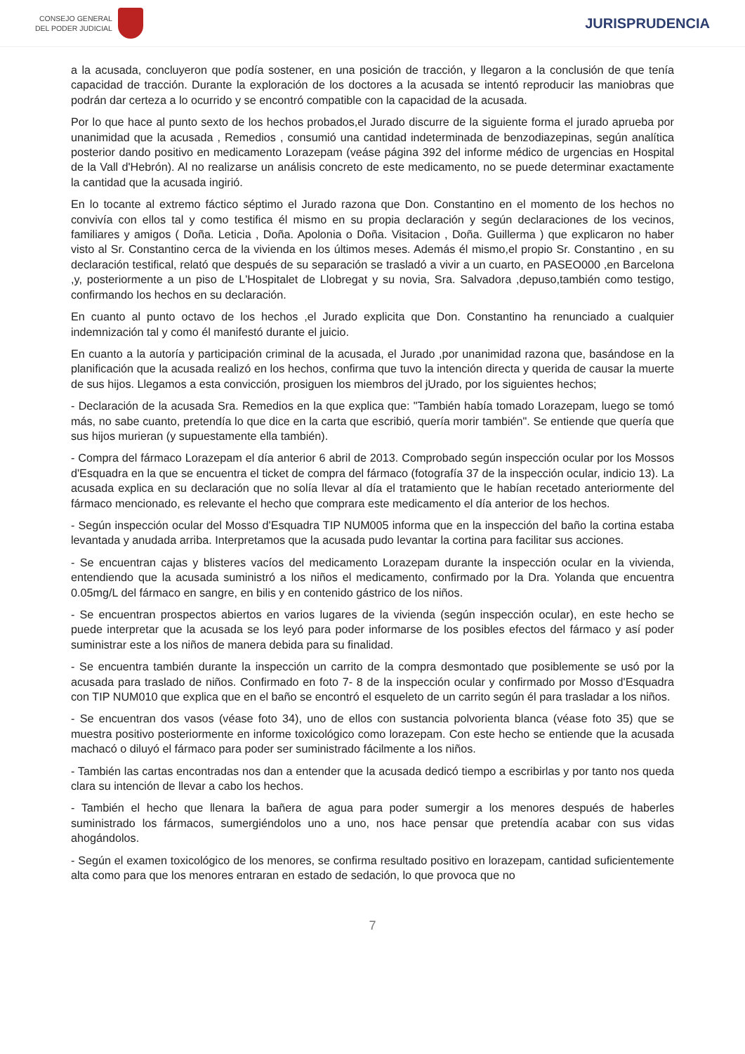CONSEJO GENERAL
DEL PODER JUDICIAL
JURISPRUDENCIA
a la acusada, concluyeron que podía sostener, en una posición de tracción, y llegaron a la conclusión de que tenía capacidad de tracción. Durante la exploración de los doctores a la acusada se intentó reproducir las maniobras que podrán dar certeza a lo ocurrido y se encontró compatible con la capacidad de la acusada.
Por lo que hace al punto sexto de los hechos probados,el Jurado discurre de la siguiente forma el jurado aprueba por unanimidad que la acusada , Remedios , consumió una cantidad indeterminada de benzodiazepinas, según analítica posterior dando positivo en medicamento Lorazepam (veáse página 392 del informe médico de urgencias en Hospital de la Vall d'Hebrón). Al no realizarse un análisis concreto de este medicamento, no se puede determinar exactamente la cantidad que la acusada ingirió.
En lo tocante al extremo fáctico séptimo el Jurado razona que Don. Constantino en el momento de los hechos no convivía con ellos tal y como testifica él mismo en su propia declaración y según declaraciones de los vecinos, familiares y amigos ( Doña. Leticia , Doña. Apolonia o Doña. Visitacion , Doña. Guillerma ) que explicaron no haber visto al Sr. Constantino cerca de la vivienda en los últimos meses. Además él mismo,el propio Sr. Constantino , en su declaración testifical, relató que después de su separación se trasladó a vivir a un cuarto, en PASEO000 ,en Barcelona ,y, posteriormente a un piso de L'Hospitalet de Llobregat y su novia, Sra. Salvadora ,depuso,también como testigo, confirmando los hechos en su declaración.
En cuanto al punto octavo de los hechos ,el Jurado explicita que Don. Constantino ha renunciado a cualquier indemnización tal y como él manifestó durante el juicio.
En cuanto a la autoría y participación criminal de la acusada, el Jurado ,por unanimidad razona que, basándose en la planificación que la acusada realizó en los hechos, confirma que tuvo la intención directa y querida de causar la muerte de sus hijos. Llegamos a esta convicción, prosiguen los miembros del jUrado, por los siguientes hechos;
- Declaración de la acusada Sra. Remedios en la que explica que: "También había tomado Lorazepam, luego se tomó más, no sabe cuanto, pretendía lo que dice en la carta que escribió, quería morir también". Se entiende que quería que sus hijos murieran (y supuestamente ella también).
- Compra del fármaco Lorazepam el día anterior 6 abril de 2013. Comprobado según inspección ocular por los Mossos d'Esquadra en la que se encuentra el ticket de compra del fármaco (fotografía 37 de la inspección ocular, indicio 13). La acusada explica en su declaración que no solía llevar al día el tratamiento que le habían recetado anteriormente del fármaco mencionado, es relevante el hecho que comprara este medicamento el día anterior de los hechos.
- Según inspección ocular del Mosso d'Esquadra TIP NUM005 informa que en la inspección del baño la cortina estaba levantada y anudada arriba. Interpretamos que la acusada pudo levantar la cortina para facilitar sus acciones.
- Se encuentran cajas y blisteres vacíos del medicamento Lorazepam durante la inspección ocular en la vivienda, entendiendo que la acusada suministró a los niños el medicamento, confirmado por la Dra. Yolanda que encuentra 0.05mg/L del fármaco en sangre, en bilis y en contenido gástrico de los niños.
- Se encuentran prospectos abiertos en varios lugares de la vivienda (según inspección ocular), en este hecho se puede interpretar que la acusada se los leyó para poder informarse de los posibles efectos del fármaco y así poder suministrar este a los niños de manera debida para su finalidad.
- Se encuentra también durante la inspección un carrito de la compra desmontado que posiblemente se usó por la acusada para traslado de niños. Confirmado en foto 7- 8 de la inspección ocular y confirmado por Mosso d'Esquadra con TIP NUM010 que explica que en el baño se encontró el esqueleto de un carrito según él para trasladar a los niños.
- Se encuentran dos vasos (véase foto 34), uno de ellos con sustancia polvorienta blanca (véase foto 35) que se muestra positivo posteriormente en informe toxicológico como lorazepam. Con este hecho se entiende que la acusada machacó o diluyó el fármaco para poder ser suministrado fácilmente a los niños.
- También las cartas encontradas nos dan a entender que la acusada dedicó tiempo a escribirlas y por tanto nos queda clara su intención de llevar a cabo los hechos.
- También el hecho que llenara la bañera de agua para poder sumergir a los menores después de haberles suministrado los fármacos, sumergiéndolos uno a uno, nos hace pensar que pretendía acabar con sus vidas ahogándolos.
- Según el examen toxicológico de los menores, se confirma resultado positivo en lorazepam, cantidad suficientemente alta como para que los menores entraran en estado de sedación, lo que provoca que no
7